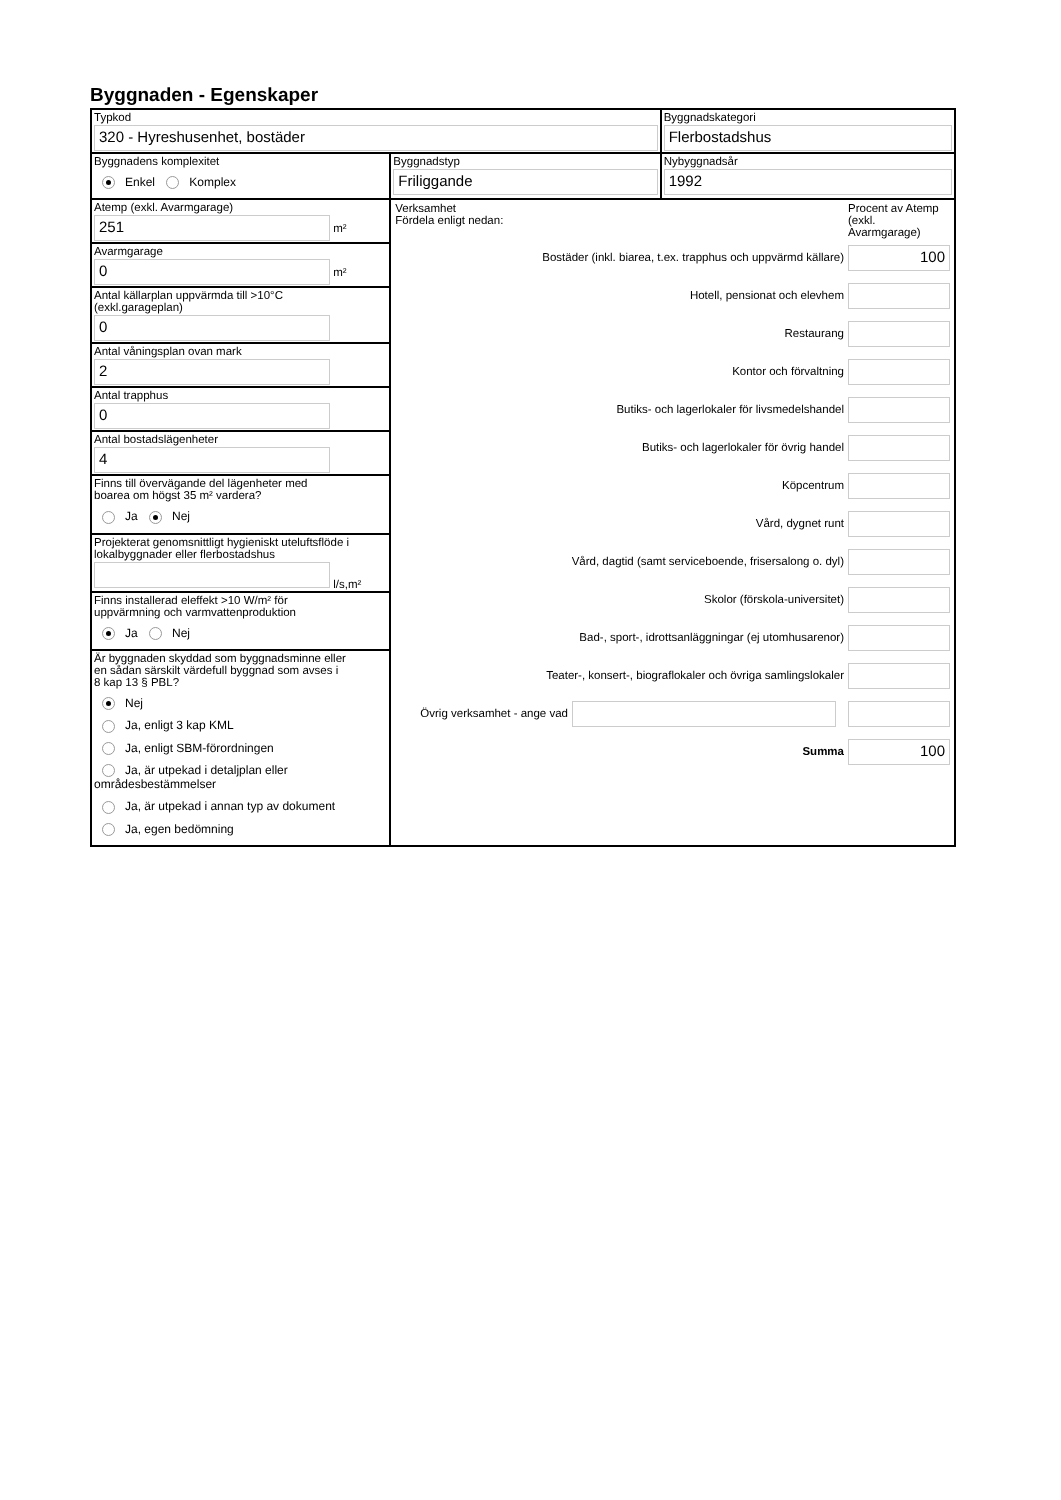Byggnaden - Egenskaper
Typkod
320 - Hyreshusenhet, bostäder
Byggnadskategori
Flerbostadshus
Byggnadens komplexitet
Enkel Komplex
Byggnadstyp
Friliggande
Nybyggnadsår
1992
Atemp (exkl. Avarmgarage)
251
m²
Avarmgarage
0
m²
Antal källarplan uppvärmda till >10°C
(exkl.garageplan)
0
Antal våningsplan ovan mark
2
Antal trapphus
0
Antal bostadslägenheter
4
Finns till övervägande del lägenheter med
boarea om högst 35 m² vardera?
Ja Nej
Projekterat genomsnittligt hygieniskt uteluftsflöde i
lokalbyggnader eller flerbostadshus
l/s,m²
Finns installerad eleffekt >10 W/m² för
uppvärmning och varmvattenproduktion
Ja Nej
Är byggnaden skyddad som byggnadsminne eller
en sådan särskilt värdefull byggnad som avses i
8 kap 13 § PBL?
Nej
Ja, enligt 3 kap KML
Ja, enligt SBM-förordningen
Ja, är utpekad i detaljplan eller områdesbestämmelser
Ja, är utpekad i annan typ av dokument
Ja, egen bedömning
Verksamhet
Fördela enligt nedan:
Procent av Atemp (exkl. Avarmgarage)
Bostäder (inkl. biarea, t.ex. trapphus och uppvärmd källare)
100
Hotell, pensionat och elevhem
Restaurang
Kontor och förvaltning
Butiks- och lagerlokaler för livsmedelshandel
Butiks- och lagerlokaler för övrig handel
Köpcentrum
Vård, dygnet runt
Vård, dagtid (samt serviceboende, frisersalong o. dyl)
Skolor (förskola-universitet)
Bad-, sport-, idrottsanläggningar (ej utomhusarenor)
Teater-, konsert-, biograflokaler och övriga samlingslokaler
Övrig verksamhet - ange vad
Summa
100